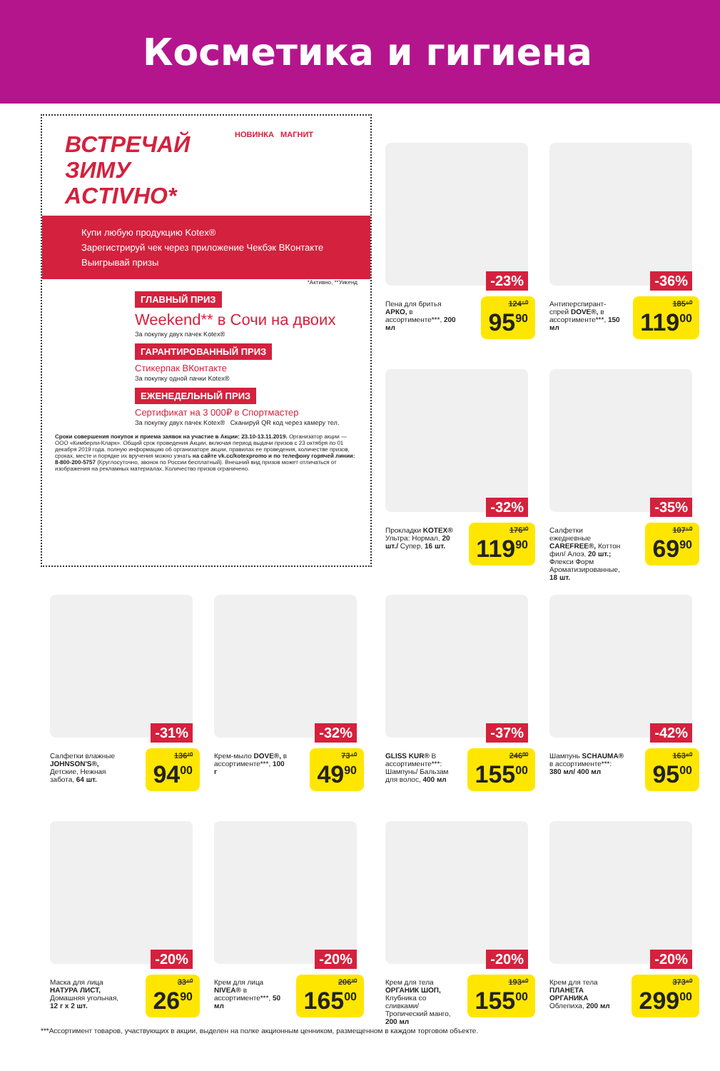Косметика и гигиена
ВСТРЕЧАЙ
ЗИМУ
ACTIVНО*
НОВИНКА МАГНИТ
Купи любую продукцию Kotex®
Зарегистрируй чек через приложение Чекбэк ВКонтакте
Выигрывай призы
*Активно, **Уикенд
ГЛАВНЫЙ ПРИЗ
Weekend** в Сочи на двоих
За покупку двух пачек Kotex®
ГАРАНТИРОВАННЫЙ ПРИЗ
Стикерпак ВКонтакте
За покупку одной пачки Kotex®
ЕЖЕНЕДЕЛЬНЫЙ ПРИЗ
Сертификат на 3 000₽ в Спортмастер
За покупку двух пачек Kotex® Сканируй QR код через камеру тел.
Сроки совершения покупок и приема заявок на участие в Акции: 23.10-13.11.2019. Организатор акции — ООО «Кимберли-Кларк». Общий срок проведения Акции, включая период выдачи призов с 23 октября по 01 декабря 2019 года. полную информацию об организаторе акции, правилах ее проведения, количестве призов, сроках, месте и порядке их вручения можно узнать на сайте vk.cc/kotexpromo и по телефону горячей линии: 8-800-200-5757 (Круглосуточно, звонок по России бесплатный). Внешний вид призов может отличаться от изображения на рекламных материалах. Количество призов ограничено.
-23%
Пена для бритья АРКО, в ассортименте***, 200 мл
124⁵⁰
95<sup>90</sup>
-36%
Антиперспирант-спрей DOVE®, в ассортименте***, 150 мл
185⁹⁰
119<sup>00</sup>
-32%
Прокладки KOTEX® Ультра: Нормал, 20 шт./ Супер, 16 шт.
176³⁰
119<sup>90</sup>
-35%
Салфетки ежедневные CAREFREE®, Коттон фил/ Алоэ, 20 шт.; Флекси Форм Аромати­зированные, 18 шт.
107⁵⁰
69<sup>90</sup>
-31%
Салфетки влажные JOHNSON'S®, Детские, Нежная забота, 64 шт.
136²⁰
94<sup>00</sup>
-32%
Крем-мыло DOVE®, в ассортименте***, 100 г
73⁴⁰
49<sup>90</sup>
-37%
GLISS KUR® В ассортименте***: Шампунь/ Бальзам для волос, 400 мл
246⁰⁰
155<sup>00</sup>
-42%
Шампунь SCHAUMA® в ассортименте***: 380 мл/ 400 мл
163⁸⁰
95<sup>00</sup>
-20%
Маска для лица НАТУРА ЛИСТ, Домашняя угольная, 12 г x 2 шт.
33⁶⁰
26<sup>90</sup>
-20%
Крем для лица NIVEA® в ассортименте***, 50 мл
206³⁰
165<sup>00</sup>
-20%
Крем для тела ОРГАНИК ШОП, Клубника со сливками/ Тропический манго, 200 мл
193⁸⁰
155<sup>00</sup>
-20%
Крем для тела ПЛАНЕТА ОРГАНИКА Облепиха, 200 мл
373⁸⁰
299<sup>00</sup>
***Ассортимент товаров, участвующих в акции, выделен на полке акционным ценником, размещенном в каждом торговом объекте.